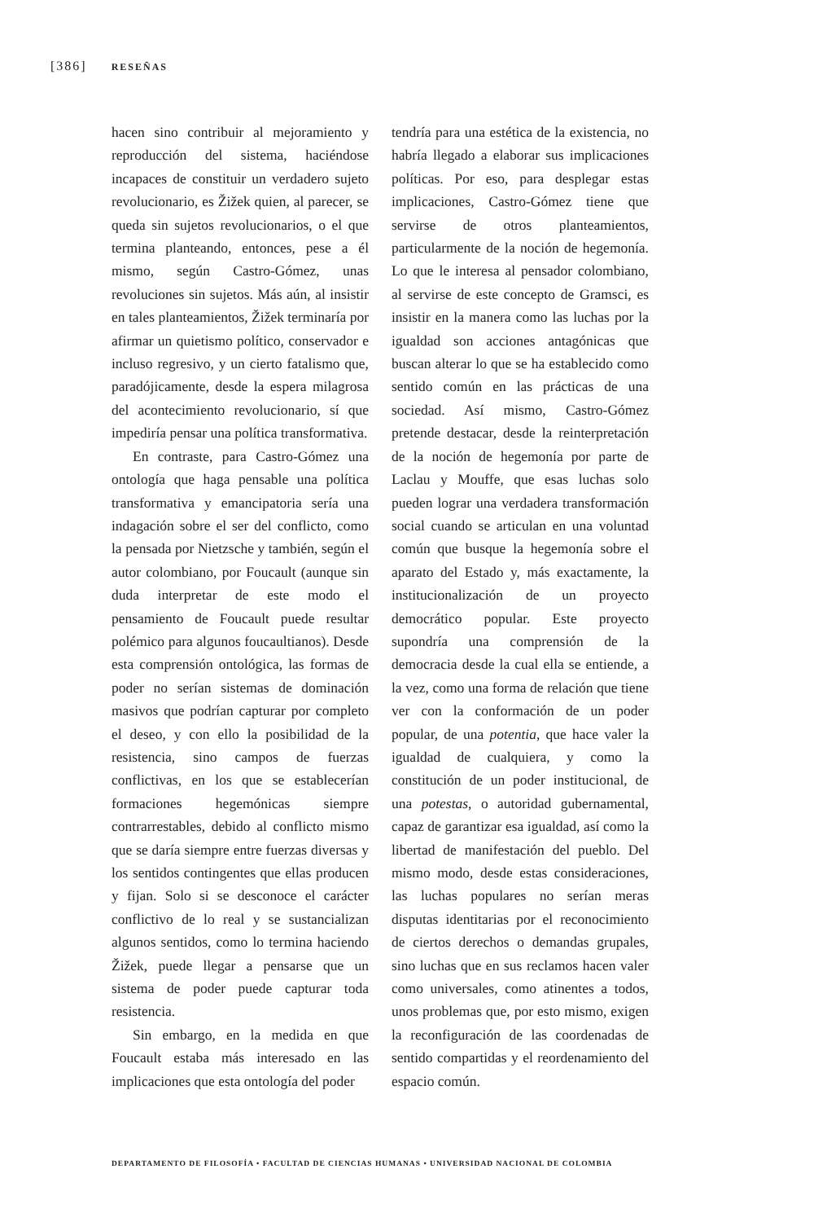[386] RESEÑAS
hacen sino contribuir al mejoramiento y reproducción del sistema, haciéndose incapaces de constituir un verdadero sujeto revolucionario, es Žižek quien, al parecer, se queda sin sujetos revolucionarios, o el que termina planteando, entonces, pese a él mismo, según Castro-Gómez, unas revoluciones sin sujetos. Más aún, al insistir en tales planteamientos, Žižek terminaría por afirmar un quietismo político, conservador e incluso regresivo, y un cierto fatalismo que, paradójicamente, desde la espera milagrosa del acontecimiento revolucionario, sí que impediría pensar una política transformativa.
En contraste, para Castro-Gómez una ontología que haga pensable una política transformativa y emancipatoria sería una indagación sobre el ser del conflicto, como la pensada por Nietzsche y también, según el autor colombiano, por Foucault (aunque sin duda interpretar de este modo el pensamiento de Foucault puede resultar polémico para algunos foucaultianos). Desde esta comprensión ontológica, las formas de poder no serían sistemas de dominación masivos que podrían capturar por completo el deseo, y con ello la posibilidad de la resistencia, sino campos de fuerzas conflictivas, en los que se establecerían formaciones hegemónicas siempre contrarrestables, debido al conflicto mismo que se daría siempre entre fuerzas diversas y los sentidos contingentes que ellas producen y fijan. Solo si se desconoce el carácter conflictivo de lo real y se sustancializan algunos sentidos, como lo termina haciendo Žižek, puede llegar a pensarse que un sistema de poder puede capturar toda resistencia.
Sin embargo, en la medida en que Foucault estaba más interesado en las implicaciones que esta ontología del poder
tendría para una estética de la existencia, no habría llegado a elaborar sus implicaciones políticas. Por eso, para desplegar estas implicaciones, Castro-Gómez tiene que servirse de otros planteamientos, particularmente de la noción de hegemonía. Lo que le interesa al pensador colombiano, al servirse de este concepto de Gramsci, es insistir en la manera como las luchas por la igualdad son acciones antagónicas que buscan alterar lo que se ha establecido como sentido común en las prácticas de una sociedad. Así mismo, Castro-Gómez pretende destacar, desde la reinterpretación de la noción de hegemonía por parte de Laclau y Mouffe, que esas luchas solo pueden lograr una verdadera transformación social cuando se articulan en una voluntad común que busque la hegemonía sobre el aparato del Estado y, más exactamente, la institucionalización de un proyecto democrático popular. Este proyecto supondría una comprensión de la democracia desde la cual ella se entiende, a la vez, como una forma de relación que tiene ver con la conformación de un poder popular, de una potentia, que hace valer la igualdad de cualquiera, y como la constitución de un poder institucional, de una potestas, o autoridad gubernamental, capaz de garantizar esa igualdad, así como la libertad de manifestación del pueblo. Del mismo modo, desde estas consideraciones, las luchas populares no serían meras disputas identitarias por el reconocimiento de ciertos derechos o demandas grupales, sino luchas que en sus reclamos hacen valer como universales, como atinentes a todos, unos problemas que, por esto mismo, exigen la reconfiguración de las coordenadas de sentido compartidas y el reordenamiento del espacio común.
DEPARTAMENTO DE FILOSOFÍA • FACULTAD DE CIENCIAS HUMANAS • UNIVERSIDAD NACIONAL DE COLOMBIA